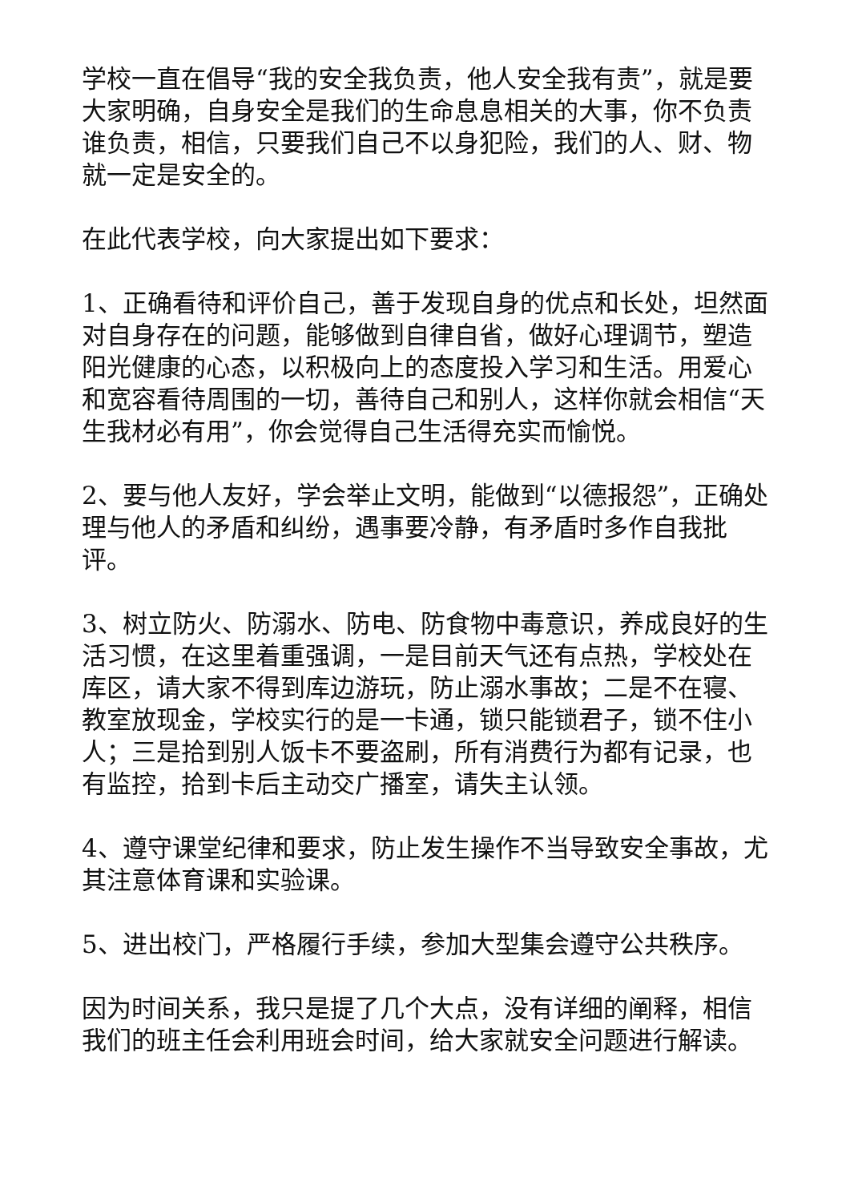学校一直在倡导“我的安全我负责，他人安全我有责”，就是要大家明确，自身安全是我们的生命息息相关的大事，你不负责谁负责，相信，只要我们自己不以身犯险，我们的人、财、物就一定是安全的。
在此代表学校，向大家提出如下要求：
1、正确看待和评价自己，善于发现自身的优点和长处，坦然面对自身存在的问题，能够做到自律自省，做好心理调节，塑造阳光健康的心态，以积极向上的态度投入学习和生活。用爱心和宽容看待周围的一切，善待自己和别人，这样你就会相信“天生我材必有用”，你会觉得自己生活得充实而愉悦。
2、要与他人友好，学会举止文明，能做到“以德报怨”，正确处理与他人的矛盾和纠纷，遇事要冷静，有矛盾时多作自我批评。
3、树立防火、防溺水、防电、防食物中毒意识，养成良好的生活习惯，在这里着重强调，一是目前天气还有点热，学校处在库区，请大家不得到库边游玩，防止溺水事故；二是不在寝、教室放现金，学校实行的是一卡通，锁只能锁君子，锁不住小人；三是拾到别人饭卡不要盗刷，所有消费行为都有记录，也有监控，拾到卡后主动交广播室，请失主认领。
4、遵守课堂纪律和要求，防止发生操作不当导致安全事故，尤其注意体育课和实验课。
5、进出校门，严格履行手续，参加大型集会遵守公共秩序。
因为时间关系，我只是提了几个大点，没有详细的阐释，相信我们的班主任会利用班会时间，给大家就安全问题进行解读。